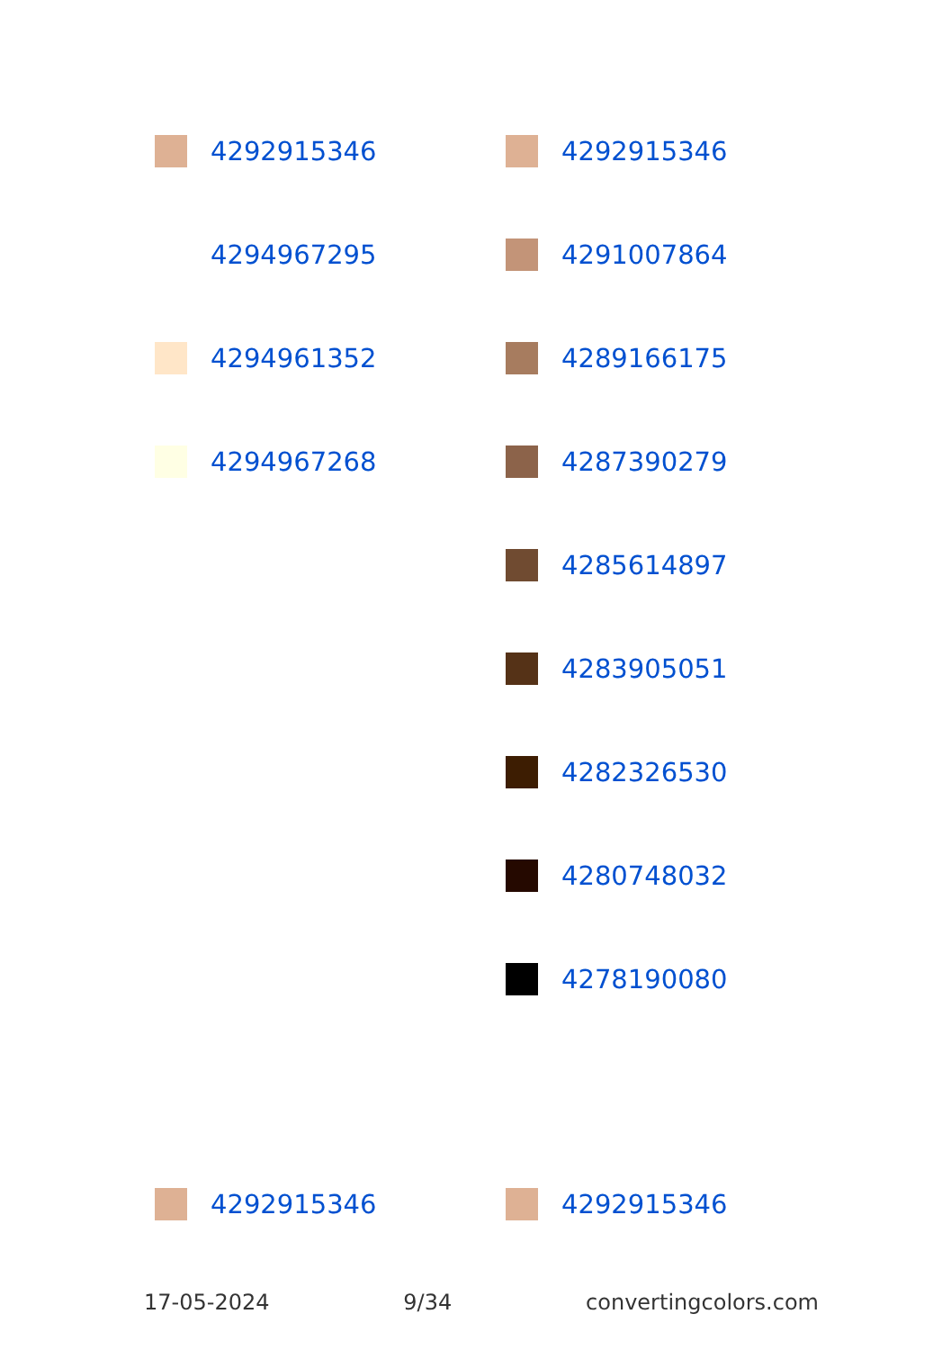4292915346
4294967295
4294961352
4294967268
4292915346
4291007864
4289166175
4287390279
4285614897
4283905051
4282326530
4280748032
4278190080
4292915346 4292915346
17-05-2024 9/34 convertingcolors.com